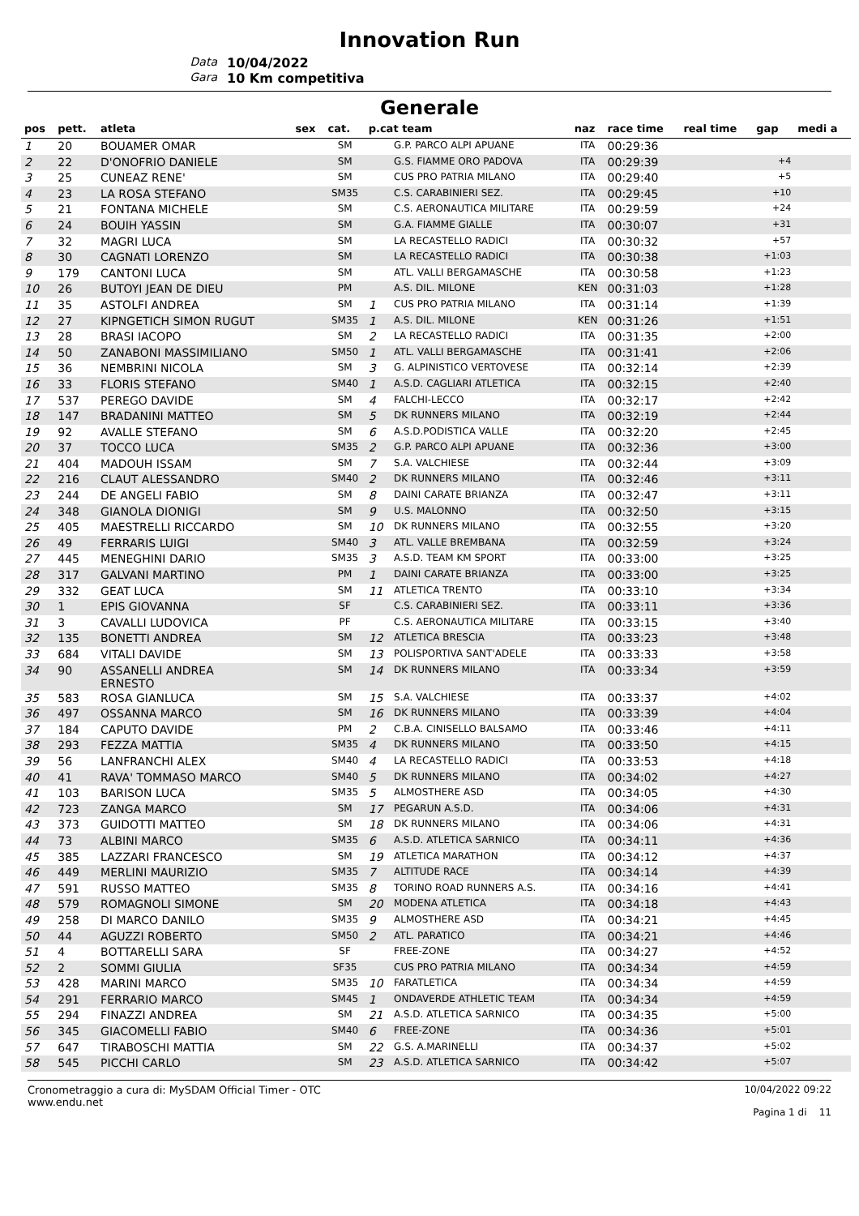Innovation Run
Data
10/04/2022
Gara
10 Km competitiva
Generale
| pos | pett. | atleta | sex | cat. | p.cat team | | naz | race time | real time | gap | medi a |
| --- | --- | --- | --- | --- | --- | --- | --- | --- | --- | --- | --- |
| 1 | 20 | BOUAMER OMAR | | SM | | G.P. PARCO ALPI APUANE | ITA | 00:29:36 | | | |
| 2 | 22 | D'ONOFRIO DANIELE | | SM | | G.S. FIAMME ORO PADOVA | ITA | 00:29:39 | | +4 | |
| 3 | 25 | CUNEAZ RENE' | | SM | | CUS PRO PATRIA MILANO | ITA | 00:29:40 | | +5 | |
| 4 | 23 | LA ROSA STEFANO | | SM35 | | C.S. CARABINIERI SEZ. | ITA | 00:29:45 | | +10 | |
| 5 | 21 | FONTANA MICHELE | | SM | | C.S. AERONAUTICA MILITARE | ITA | 00:29:59 | | +24 | |
| 6 | 24 | BOUIH YASSIN | | SM | | G.A. FIAMME GIALLE | ITA | 00:30:07 | | +31 | |
| 7 | 32 | MAGRI LUCA | | SM | | LA RECASTELLO RADICI | ITA | 00:30:32 | | +57 | |
| 8 | 30 | CAGNATI LORENZO | | SM | | LA RECASTELLO RADICI | ITA | 00:30:38 | | +1:03 | |
| 9 | 179 | CANTONI LUCA | | SM | | ATL. VALLI BERGAMASCHE | ITA | 00:30:58 | | +1:23 | |
| 10 | 26 | BUTOYI JEAN DE DIEU | | PM | | A.S. DIL. MILONE | KEN | 00:31:03 | | +1:28 | |
| 11 | 35 | ASTOLFI ANDREA | | SM | 1 | CUS PRO PATRIA MILANO | ITA | 00:31:14 | | +1:39 | |
| 12 | 27 | KIPNGETICH SIMON RUGUT | | SM35 | 1 | A.S. DIL. MILONE | KEN | 00:31:26 | | +1:51 | |
| 13 | 28 | BRASI IACOPO | | SM | 2 | LA RECASTELLO RADICI | ITA | 00:31:35 | | +2:00 | |
| 14 | 50 | ZANABONI MASSIMILIANO | | SM50 | 1 | ATL. VALLI BERGAMASCHE | ITA | 00:31:41 | | +2:06 | |
| 15 | 36 | NEMBRINI NICOLA | | SM | 3 | G. ALPINISTICO VERTOVESE | ITA | 00:32:14 | | +2:39 | |
| 16 | 33 | FLORIS STEFANO | | SM40 | 1 | A.S.D. CAGLIARI ATLETICA | ITA | 00:32:15 | | +2:40 | |
| 17 | 537 | PEREGO DAVIDE | | SM | 4 | FALCHI-LECCO | ITA | 00:32:17 | | +2:42 | |
| 18 | 147 | BRADANINI MATTEO | | SM | 5 | DK RUNNERS MILANO | ITA | 00:32:19 | | +2:44 | |
| 19 | 92 | AVALLE STEFANO | | SM | 6 | A.S.D.PODISTICA VALLE | ITA | 00:32:20 | | +2:45 | |
| 20 | 37 | TOCCO LUCA | | SM35 | 2 | G.P. PARCO ALPI APUANE | ITA | 00:32:36 | | +3:00 | |
| 21 | 404 | MADOUH ISSAM | | SM | 7 | S.A. VALCHIESE | ITA | 00:32:44 | | +3:09 | |
| 22 | 216 | CLAUT ALESSANDRO | | SM40 | 2 | DK RUNNERS MILANO | ITA | 00:32:46 | | +3:11 | |
| 23 | 244 | DE ANGELI FABIO | | SM | 8 | DAINI CARATE BRIANZA | ITA | 00:32:47 | | +3:11 | |
| 24 | 348 | GIANOLA DIONIGI | | SM | 9 | U.S. MALONNO | ITA | 00:32:50 | | +3:15 | |
| 25 | 405 | MAESTRELLI RICCARDO | | SM | 10 | DK RUNNERS MILANO | ITA | 00:32:55 | | +3:20 | |
| 26 | 49 | FERRARIS LUIGI | | SM40 | 3 | ATL. VALLE BREMBANA | ITA | 00:32:59 | | +3:24 | |
| 27 | 445 | MENEGHINI DARIO | | SM35 | 3 | A.S.D. TEAM KM SPORT | ITA | 00:33:00 | | +3:25 | |
| 28 | 317 | GALVANI MARTINO | | PM | 1 | DAINI CARATE BRIANZA | ITA | 00:33:00 | | +3:25 | |
| 29 | 332 | GEAT LUCA | | SM | 11 | ATLETICA TRENTO | ITA | 00:33:10 | | +3:34 | |
| 30 | 1 | EPIS GIOVANNA | | SF | | C.S. CARABINIERI SEZ. | ITA | 00:33:11 | | +3:36 | |
| 31 | 3 | CAVALLI LUDOVICA | | PF | | C.S. AERONAUTICA MILITARE | ITA | 00:33:15 | | +3:40 | |
| 32 | 135 | BONETTI ANDREA | | SM | 12 | ATLETICA BRESCIA | ITA | 00:33:23 | | +3:48 | |
| 33 | 684 | VITALI DAVIDE | | SM | 13 | POLISPORTIVA SANT'ADELE | ITA | 00:33:33 | | +3:58 | |
| 34 | 90 | ASSANELLI ANDREA ERNESTO | | SM | 14 | DK RUNNERS MILANO | ITA | 00:33:34 | | +3:59 | |
| 35 | 583 | ROSA GIANLUCA | | SM | 15 | S.A. VALCHIESE | ITA | 00:33:37 | | +4:02 | |
| 36 | 497 | OSSANNA MARCO | | SM | 16 | DK RUNNERS MILANO | ITA | 00:33:39 | | +4:04 | |
| 37 | 184 | CAPUTO DAVIDE | | PM | 2 | C.B.A. CINISELLO BALSAMO | ITA | 00:33:46 | | +4:11 | |
| 38 | 293 | FEZZA MATTIA | | SM35 | 4 | DK RUNNERS MILANO | ITA | 00:33:50 | | +4:15 | |
| 39 | 56 | LANFRANCHI ALEX | | SM40 | 4 | LA RECASTELLO RADICI | ITA | 00:33:53 | | +4:18 | |
| 40 | 41 | RAVA' TOMMASO MARCO | | SM40 | 5 | DK RUNNERS MILANO | ITA | 00:34:02 | | +4:27 | |
| 41 | 103 | BARISON LUCA | | SM35 | 5 | ALMOSTHERE ASD | ITA | 00:34:05 | | +4:30 | |
| 42 | 723 | ZANGA MARCO | | SM | 17 | PEGARUN A.S.D. | ITA | 00:34:06 | | +4:31 | |
| 43 | 373 | GUIDOTTI MATTEO | | SM | 18 | DK RUNNERS MILANO | ITA | 00:34:06 | | +4:31 | |
| 44 | 73 | ALBINI MARCO | | SM35 | 6 | A.S.D. ATLETICA SARNICO | ITA | 00:34:11 | | +4:36 | |
| 45 | 385 | LAZZARI FRANCESCO | | SM | 19 | ATLETICA MARATHON | ITA | 00:34:12 | | +4:37 | |
| 46 | 449 | MERLINI MAURIZIO | | SM35 | 7 | ALTITUDE RACE | ITA | 00:34:14 | | +4:39 | |
| 47 | 591 | RUSSO MATTEO | | SM35 | 8 | TORINO ROAD RUNNERS A.S. | ITA | 00:34:16 | | +4:41 | |
| 48 | 579 | ROMAGNOLI SIMONE | | SM | 20 | MODENA ATLETICA | ITA | 00:34:18 | | +4:43 | |
| 49 | 258 | DI MARCO DANILO | | SM35 | 9 | ALMOSTHERE ASD | ITA | 00:34:21 | | +4:45 | |
| 50 | 44 | AGUZZI ROBERTO | | SM50 | 2 | ATL. PARATICO | ITA | 00:34:21 | | +4:46 | |
| 51 | 4 | BOTTARELLI SARA | | SF | | FREE-ZONE | ITA | 00:34:27 | | +4:52 | |
| 52 | 2 | SOMMI GIULIA | | SF35 | | CUS PRO PATRIA MILANO | ITA | 00:34:34 | | +4:59 | |
| 53 | 428 | MARINI MARCO | | SM35 | 10 | FARATLETICA | ITA | 00:34:34 | | +4:59 | |
| 54 | 291 | FERRARIO MARCO | | SM45 | 1 | ONDAVERDE ATHLETIC TEAM | ITA | 00:34:34 | | +4:59 | |
| 55 | 294 | FINAZZI ANDREA | | SM | 21 | A.S.D. ATLETICA SARNICO | ITA | 00:34:35 | | +5:00 | |
| 56 | 345 | GIACOMELLI FABIO | | SM40 | 6 | FREE-ZONE | ITA | 00:34:36 | | +5:01 | |
| 57 | 647 | TIRABOSCHI MATTIA | | SM | 22 | G.S. A.MARINELLI | ITA | 00:34:37 | | +5:02 | |
| 58 | 545 | PICCHI CARLO | | SM | 23 | A.S.D. ATLETICA SARNICO | ITA | 00:34:42 | | +5:07 | |
Cronometraggio a cura di: MySDAM Official Timer - OTC
www.endu.net
10/04/2022 09:22
Pagina 1 di 11